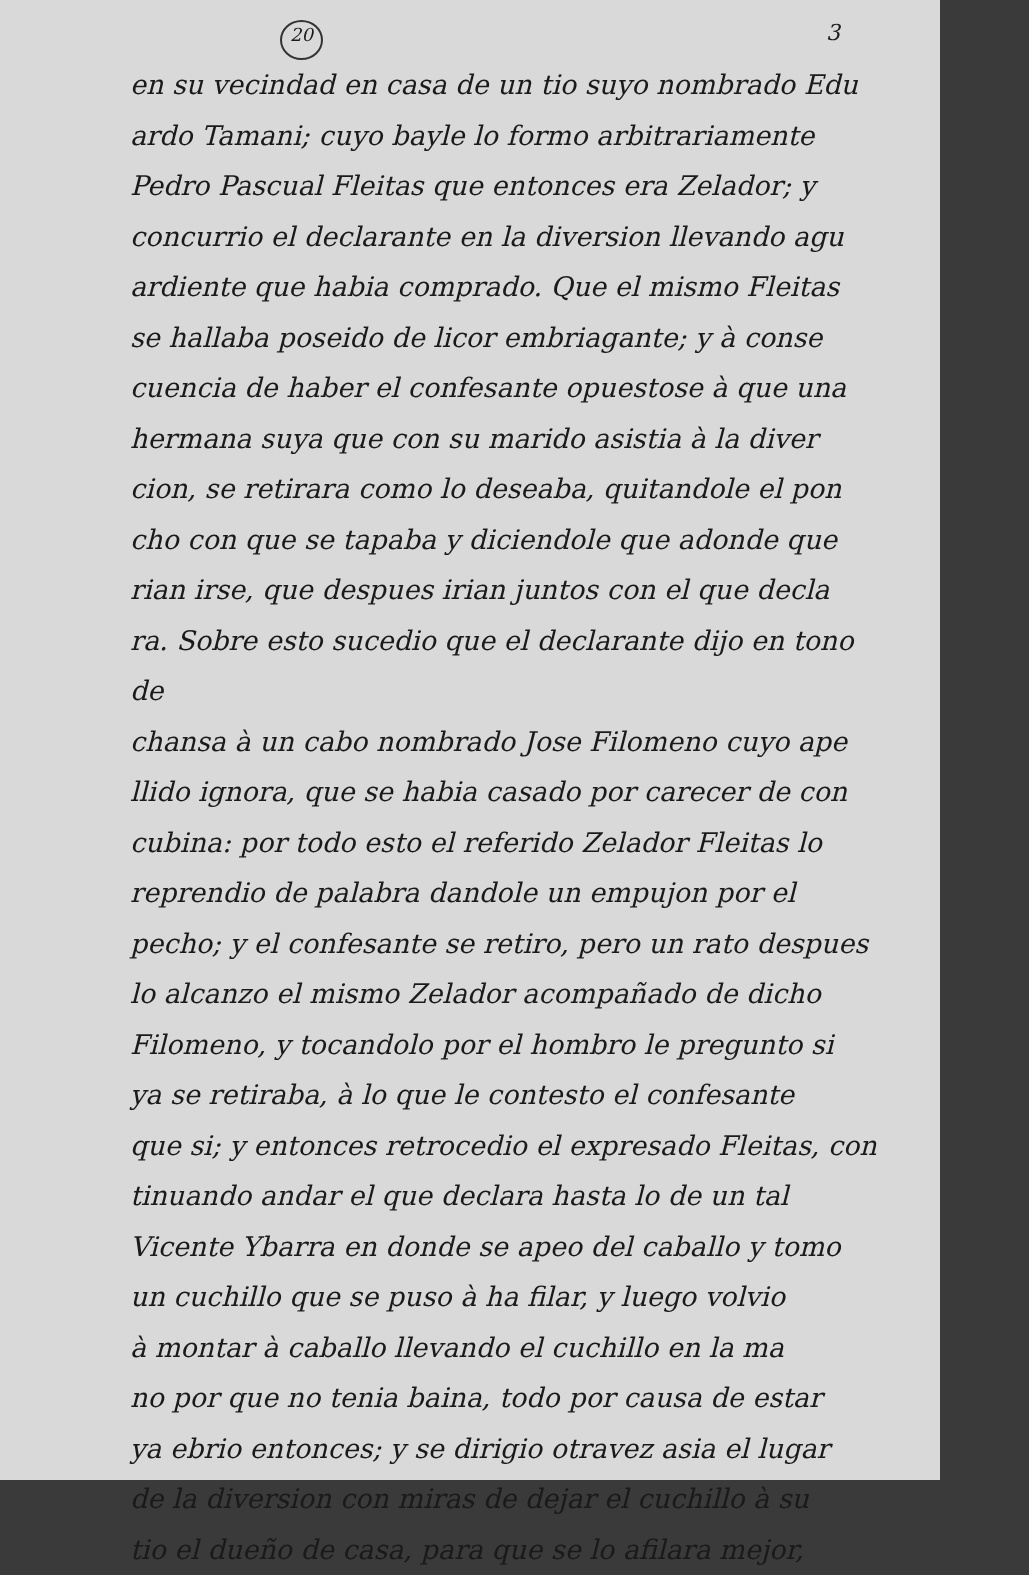20 3
en su vecindad en casa de un tio suyo nombrado Edu
ardo Tamani; cuyo bayle lo formo arbitrariamente
Pedro Pascual Fleitas que entonces era Zelador; y
concurrio el declarante en la diversion llevando agu
ardiente que habia comprado. Que el mismo Fleitas
se hallaba poseido de licor embriagante; y à conse
cuencia de haber el confesante opuestose à que una
hermana suya que con su marido asistia à la diver
cion, se retirara como lo deseaba, quitandole el pon
cho con que se tapaba y diciendole que adonde que
rian irse, que despues irian juntos con el que decla
ra. Sobre esto sucedio que el declarante dijo en tono de
chansa à un cabo nombrado Jose Filomeno cuyo ape
llido ignora, que se habia casado por carecer de con
cubina: por todo esto el referido Zelador Fleitas lo
reprendio de palabra dandole un empujon por el
pecho; y el confesante se retiro, pero un rato despues
lo alcanzo el mismo Zelador acompañado de dicho
Filomeno, y tocandolo por el hombro le pregunto si
ya se retiraba, à lo que le contesto el confesante
que si; y entonces retrocedio el expresado Fleitas, con
tinuando andar el que declara hasta lo de un tal
Vicente Ybarra en donde se apeo del caballo y tomo
un cuchillo que se puso à ha filar, y luego volvio
à montar à caballo llevando el cuchillo en la ma
no por que no tenia baina, todo por causa de estar
ya ebrio entonces; y se dirigio otravez asia el lugar
de la diversion con miras de dejar el cuchillo à su
tio el dueño de casa, para que se lo afilara mejor,